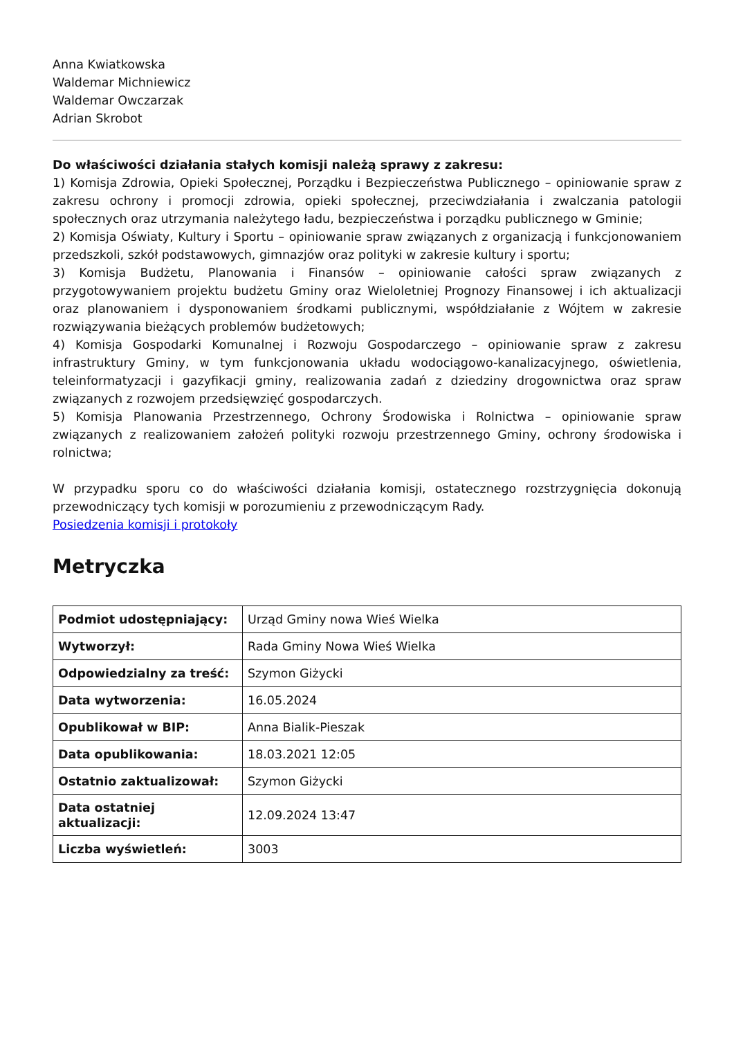Anna Kwiatkowska
Waldemar Michniewicz
Waldemar Owczarzak
Adrian Skrobot
Do właściwości działania stałych komisji należą sprawy z zakresu:
1) Komisja Zdrowia, Opieki Społecznej, Porządku i Bezpieczeństwa Publicznego – opiniowanie spraw z zakresu ochrony i promocji zdrowia, opieki społecznej, przeciwdziałania i zwalczania patologii społecznych oraz utrzymania należytego ładu, bezpieczeństwa i porządku publicznego w Gminie;
2) Komisja Oświaty, Kultury i Sportu – opiniowanie spraw związanych z organizacją i funkcjonowaniem przedszkoli, szkół podstawowych, gimnazjów oraz polityki w zakresie kultury i sportu;
3) Komisja Budżetu, Planowania i Finansów – opiniowanie całości spraw związanych z przygotowywaniem projektu budżetu Gminy oraz Wieloletniej Prognozy Finansowej i ich aktualizacji oraz planowaniem i dysponowaniem środkami publicznymi, współdziałanie z Wójtem w zakresie rozwiązywania bieżących problemów budżetowych;
4) Komisja Gospodarki Komunalnej i Rozwoju Gospodarczego – opiniowanie spraw z zakresu infrastruktury Gminy, w tym funkcjonowania układu wodociągowo-kanalizacyjnego, oświetlenia, teleinformatyzacji i gazyfikacji gminy, realizowania zadań z dziedziny drogownictwa oraz spraw związanych z rozwojem przedsięwzięć gospodarczych.
5) Komisja Planowania Przestrzennego, Ochrony Środowiska i Rolnictwa – opiniowanie spraw związanych z realizowaniem założeń polityki rozwoju przestrzennego Gminy, ochrony środowiska i rolnictwa;
W przypadku sporu co do właściwości działania komisji, ostatecznego rozstrzygnięcia dokonują przewodniczący tych komisji w porozumieniu z przewodniczącym Rady.
Posiedzenia komisji i protokoły
Metryczka
| Podmiot udostępniający: | Urząd Gminy nowa Wieś Wielka |
| Wytworzył: | Rada Gminy Nowa Wieś Wielka |
| Odpowiedzialny za treść: | Szymon Giżycki |
| Data wytworzenia: | 16.05.2024 |
| Opublikował w BIP: | Anna Bialik-Pieszak |
| Data opublikowania: | 18.03.2021 12:05 |
| Ostatnio zaktualizował: | Szymon Giżycki |
| Data ostatniej aktualizacji: | 12.09.2024 13:47 |
| Liczba wyświetleń: | 3003 |